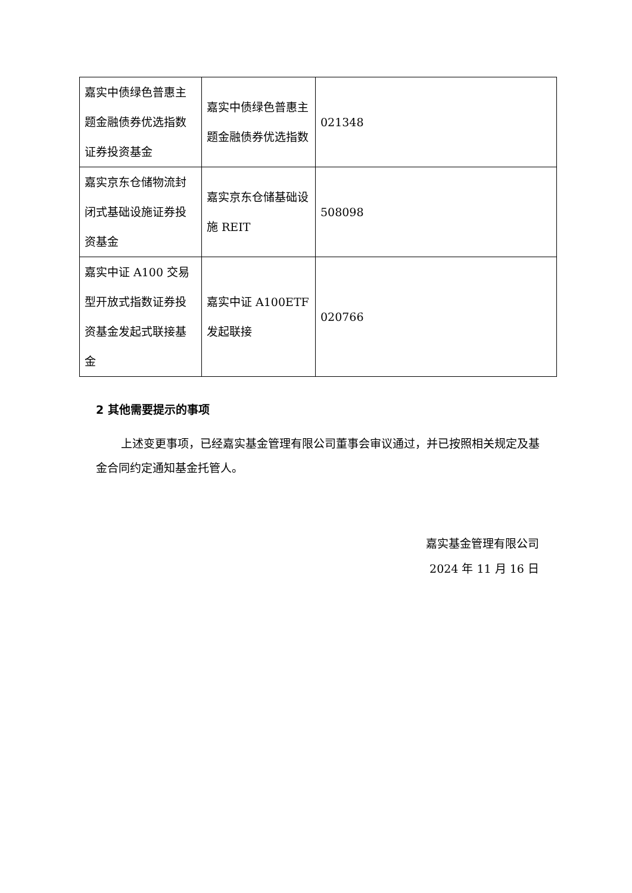| 嘉实中债绿色普惠主题金融债券优选指数证券投资基金 | 嘉实中债绿色普惠主题金融债券优选指数 | 021348 |
| 嘉实京东仓储物流封闭式基础设施证券投资基金 | 嘉实京东仓储基础设施 REIT | 508098 |
| 嘉实中证 A100 交易型开放式指数证券投资基金发起式联接基金 | 嘉实中证 A100ETF 发起联接 | 020766 |
2 其他需要提示的事项
上述变更事项，已经嘉实基金管理有限公司董事会审议通过，并已按照相关规定及基金合同约定通知基金托管人。
嘉实基金管理有限公司
2024 年 11 月 16 日